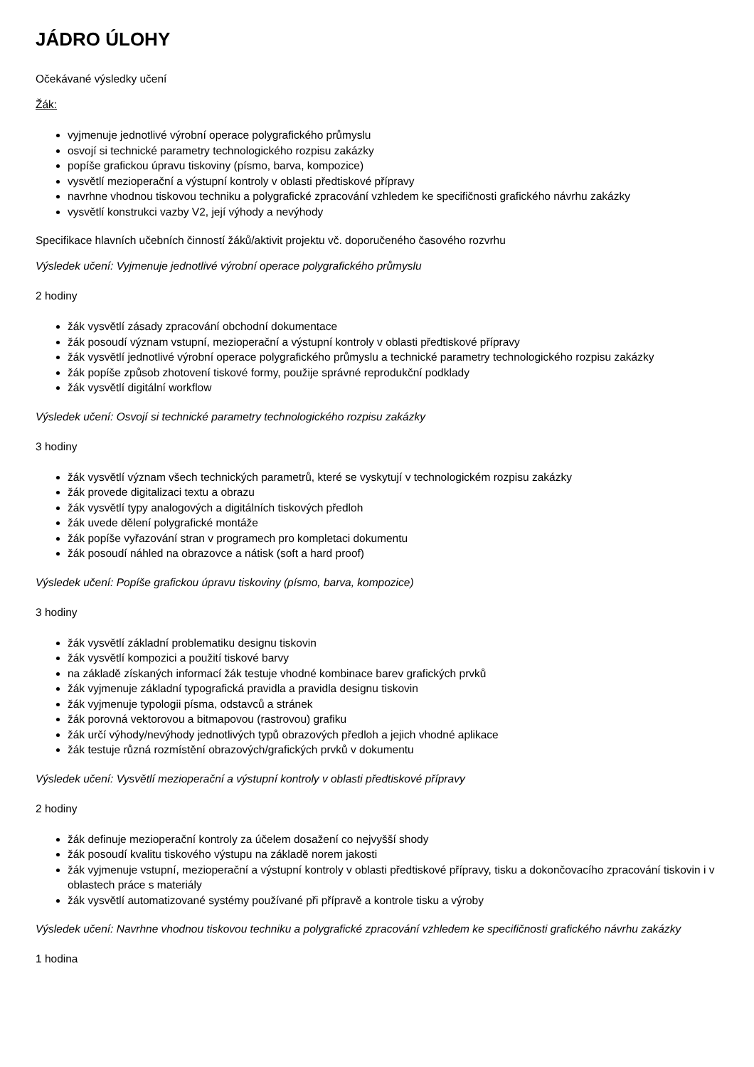JÁDRO ÚLOHY
Očekávané výsledky učení
Žák:
vyjmenuje jednotlivé výrobní operace polygrafického průmyslu
osvojí si technické parametry technologického rozpisu zakázky
popíše grafickou úpravu tiskoviny (písmo, barva, kompozice)
vysvětlí mezioperační a výstupní kontroly v oblasti předtiskové přípravy
navrhne vhodnou tiskovou techniku a polygrafické zpracování vzhledem ke specifičnosti grafického návrhu zakázky
vysvětlí konstrukci vazby V2, její výhody a nevýhody
Specifikace hlavních učebních činností žáků/aktivit projektu vč. doporučeného časového rozvrhu
Výsledek učení: Vyjmenuje jednotlivé výrobní operace polygrafického průmyslu
2 hodiny
žák vysvětlí zásady zpracování obchodní dokumentace
žák posoudí význam vstupní, mezioperační a výstupní kontroly v oblasti předtiskové přípravy
žák vysvětlí jednotlivé výrobní operace polygrafického průmyslu a technické parametry technologického rozpisu zakázky
žák popíše způsob zhotovení tiskové formy, použije správné reprodukční podklady
žák vysvětlí digitální workflow
Výsledek učení: Osvojí si technické parametry technologického rozpisu zakázky
3 hodiny
žák vysvětlí význam všech technických parametrů, které se vyskytují v technologickém rozpisu zakázky
žák provede digitalizaci textu a obrazu
žák vysvětlí typy analogových a digitálních tiskových předloh
žák uvede dělení polygrafické montáže
žák popíše vyřazování stran v programech pro kompletaci dokumentu
žák posoudí náhled na obrazovce a nátisk (soft a hard proof)
Výsledek učení: Popíše grafickou úpravu tiskoviny (písmo, barva, kompozice)
3 hodiny
žák vysvětlí základní problematiku designu tiskovin
žák vysvětlí kompozici a použití tiskové barvy
na základě získaných informací žák testuje vhodné kombinace barev grafických prvků
žák vyjmenuje základní typografická pravidla a pravidla designu tiskovin
žák vyjmenuje typologii písma, odstavců a stránek
žák porovná vektorovou a bitmapovou (rastrovou) grafiku
žák určí výhody/nevýhody jednotlivých typů obrazových předloh a jejich vhodné aplikace
žák testuje různá rozmístění obrazových/grafických prvků v dokumentu
Výsledek učení: Vysvětlí mezioperační a výstupní kontroly v oblasti předtiskové přípravy
2 hodiny
žák definuje mezioperační kontroly za účelem dosažení co nejvyšší shody
žák posoudí kvalitu tiskového výstupu na základě norem jakosti
žák vyjmenuje vstupní, mezioperační a výstupní kontroly v oblasti předtiskové přípravy, tisku a dokončovacího zpracování tiskovin i v oblastech práce s materiály
žák vysvětlí automatizované systémy používané při přípravě a kontrole tisku a výroby
Výsledek učení: Navrhne vhodnou tiskovou techniku a polygrafické zpracování vzhledem ke specifičnosti grafického návrhu zakázky
1 hodina